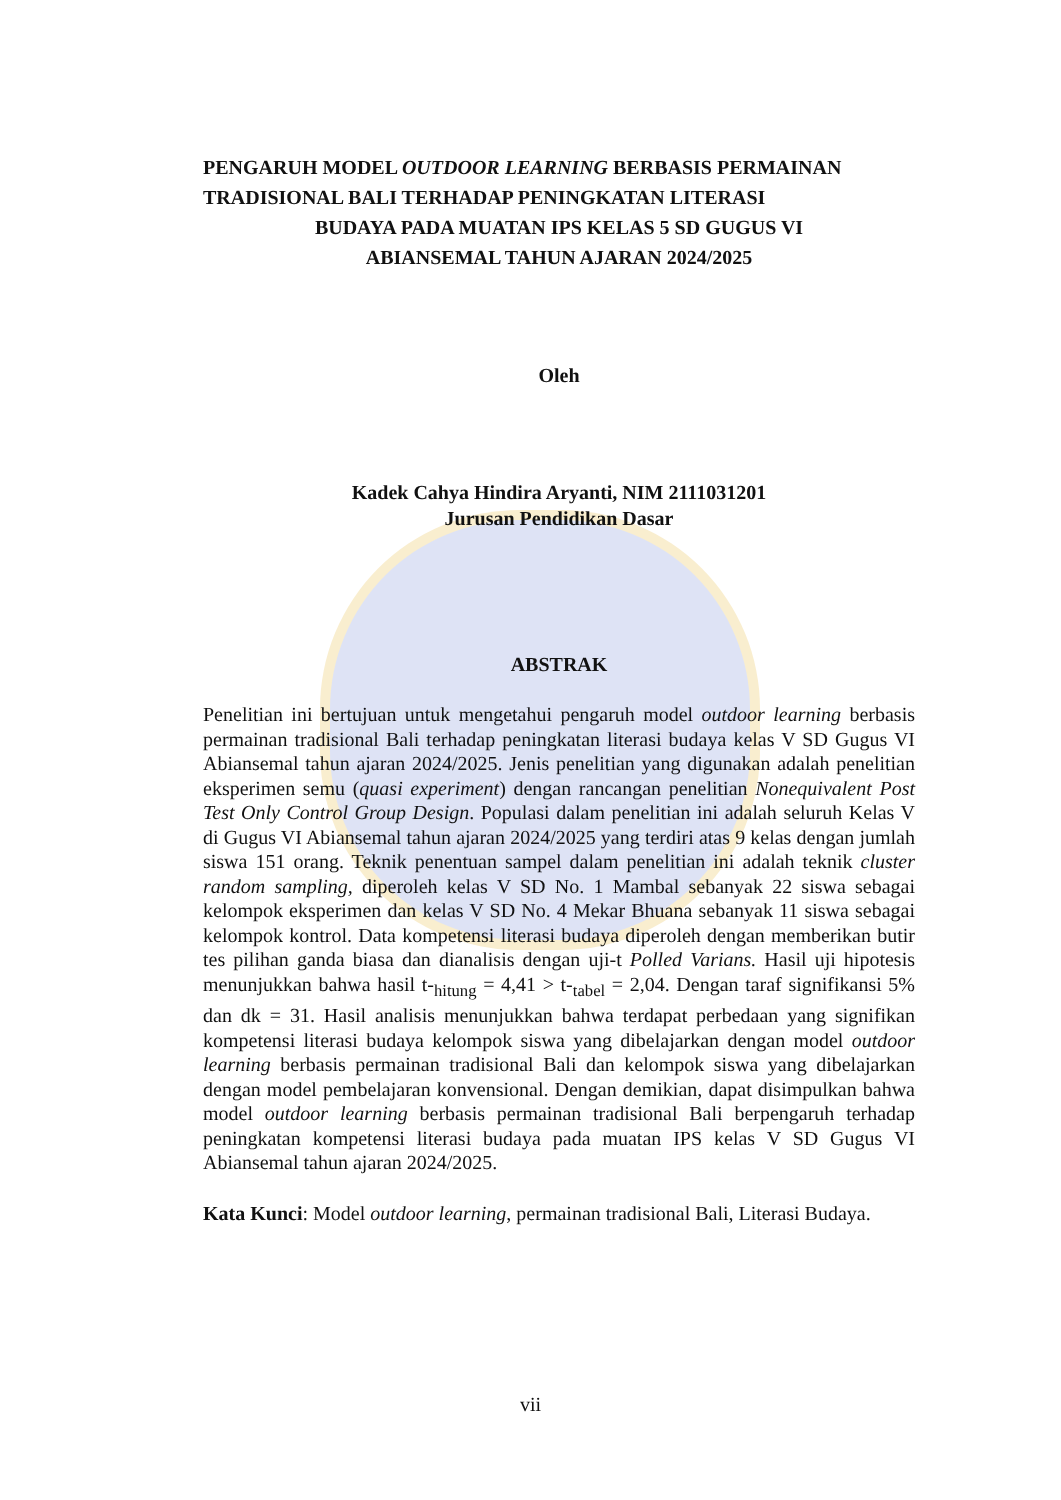PENGARUH MODEL OUTDOOR LEARNING BERBASIS PERMAINAN TRADISIONAL BALI TERHADAP PENINGKATAN LITERASI
BUDAYA PADA MUATAN IPS KELAS 5 SD GUGUS VI
ABIANSEMAL TAHUN AJARAN 2024/2025
Oleh
Kadek Cahya Hindira Aryanti, NIM 2111031201
Jurusan Pendidikan Dasar
ABSTRAK
Penelitian ini bertujuan untuk mengetahui pengaruh model outdoor learning berbasis permainan tradisional Bali terhadap peningkatan literasi budaya kelas V SD Gugus VI Abiansemal tahun ajaran 2024/2025. Jenis penelitian yang digunakan adalah penelitian eksperimen semu (quasi experiment) dengan rancangan penelitian Nonequivalent Post Test Only Control Group Design. Populasi dalam penelitian ini adalah seluruh Kelas V di Gugus VI Abiansemal tahun ajaran 2024/2025 yang terdiri atas 9 kelas dengan jumlah siswa 151 orang. Teknik penentuan sampel dalam penelitian ini adalah teknik cluster random sampling, diperoleh kelas V SD No. 1 Mambal sebanyak 22 siswa sebagai kelompok eksperimen dan kelas V SD No. 4 Mekar Bhuana sebanyak 11 siswa sebagai kelompok kontrol. Data kompetensi literasi budaya diperoleh dengan memberikan butir tes pilihan ganda biasa dan dianalisis dengan uji-t Polled Varians. Hasil uji hipotesis menunjukkan bahwa hasil t-<sub>hitung</sub> = 4,41 > t-<sub>tabel</sub> = 2,04. Dengan taraf signifikansi 5% dan dk = 31. Hasil analisis menunjukkan bahwa terdapat perbedaan yang signifikan kompetensi literasi budaya kelompok siswa yang dibelajarkan dengan model outdoor learning berbasis permainan tradisional Bali dan kelompok siswa yang dibelajarkan dengan model pembelajaran konvensional. Dengan demikian, dapat disimpulkan bahwa model outdoor learning berbasis permainan tradisional Bali berpengaruh terhadap peningkatan kompetensi literasi budaya pada muatan IPS kelas V SD Gugus VI Abiansemal tahun ajaran 2024/2025.
Kata Kunci: Model outdoor learning, permainan tradisional Bali, Literasi Budaya.
vii